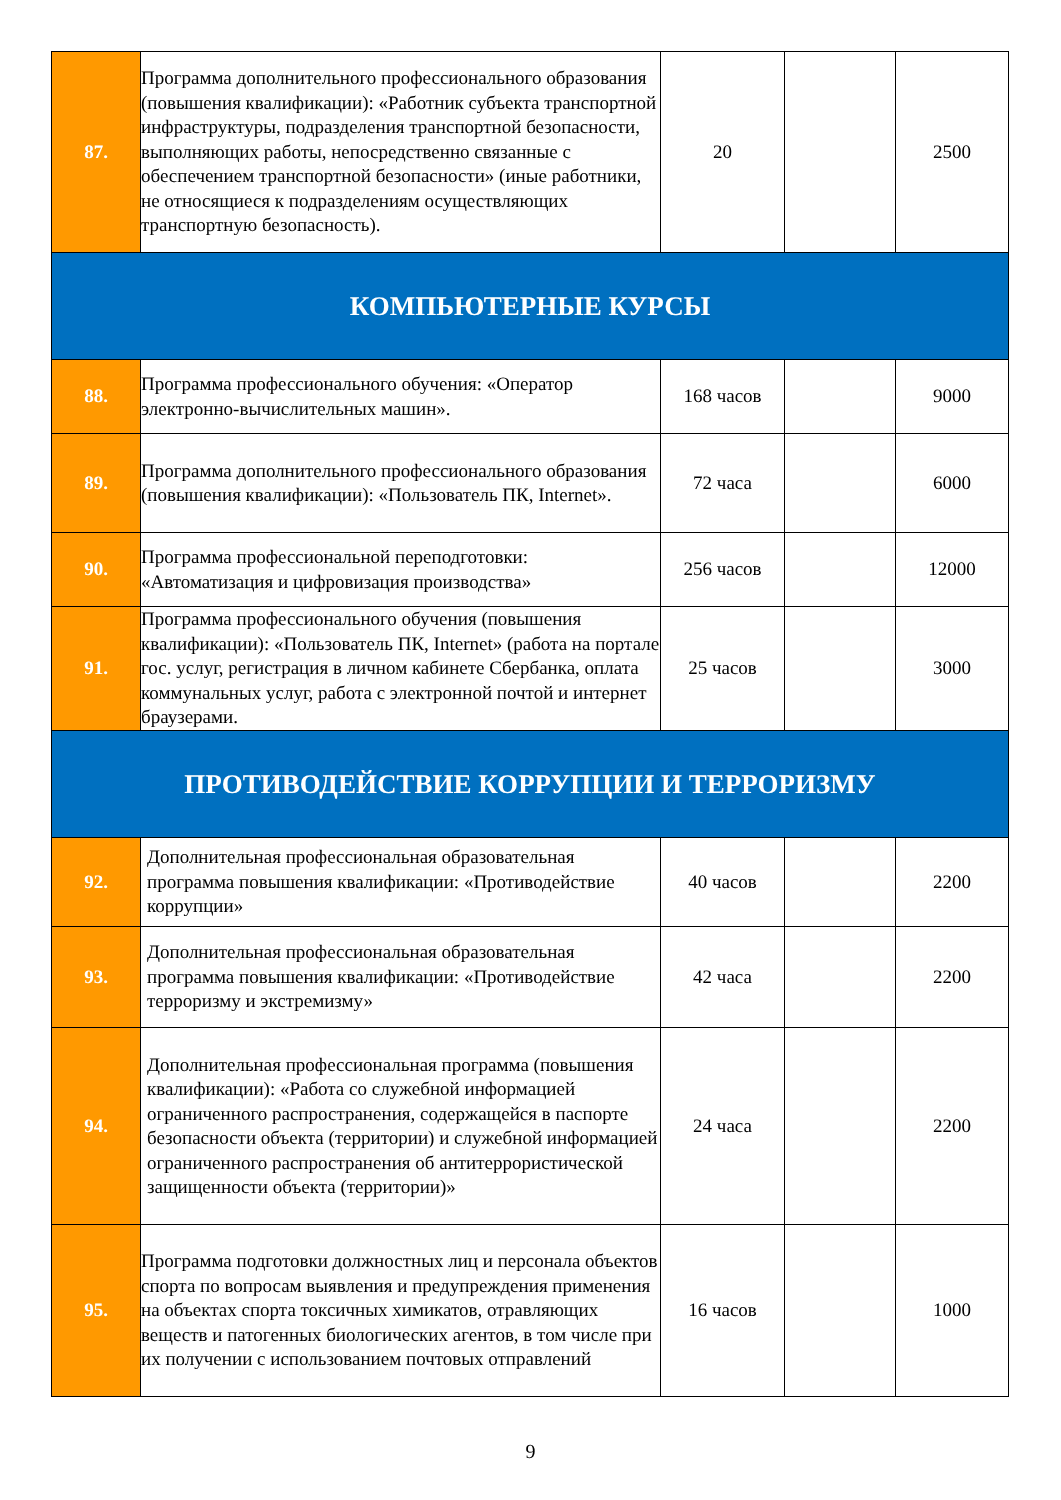| 87. | Программа дополнительного профессионального образования (повышения квалификации): «Работник субъекта транспортной инфраструктуры, подразделения транспортной безопасности, выполняющих работы, непосредственно связанные с обеспечением транспортной безопасности» (иные работники, не относящиеся к подразделениям осуществляющих транспортную безопасность). | 20 | | 2500 |
| КОМПЬЮТЕРНЫЕ КУРСЫ | | | | |
| 88. | Программа профессионального обучения: «Оператор электронно-вычислительных машин». | 168 часов | | 9000 |
| 89. | Программа дополнительного профессионального образования (повышения квалификации): «Пользователь ПК, Internet». | 72 часа | | 6000 |
| 90. | Программа профессиональной переподготовки: «Автоматизация и цифровизация производства» | 256 часов | | 12000 |
| 91. | Программа профессионального обучения (повышения квалификации): «Пользователь ПК, Internet» (работа на портале гос. услуг, регистрация в личном кабинете Сбербанка, оплата коммунальных услуг, работа с электронной почтой и интернет браузерами. | 25 часов | | 3000 |
| ПРОТИВОДЕЙСТВИЕ КОРРУПЦИИ И ТЕРРОРИЗМУ | | | | |
| 92. | Дополнительная профессиональная образовательная программа повышения квалификации: «Противодействие коррупции» | 40 часов | | 2200 |
| 93. | Дополнительная профессиональная образовательная программа повышения квалификации: «Противодействие терроризму и экстремизму» | 42 часа | | 2200 |
| 94. | Дополнительная профессиональная программа (повышения квалификации): «Работа со служебной информацией ограниченного распространения, содержащейся в паспорте безопасности объекта (территории) и служебной информацией ограниченного распространения об антитеррористической защищенности объекта (территории)» | 24 часа | | 2200 |
| 95. | Программа подготовки должностных лиц и персонала объектов спорта по вопросам выявления и предупреждения применения на объектах спорта токсичных химикатов, отравляющих веществ и патогенных биологических агентов, в том числе при их получении с использованием почтовых отправлений | 16 часов | | 1000 |
9